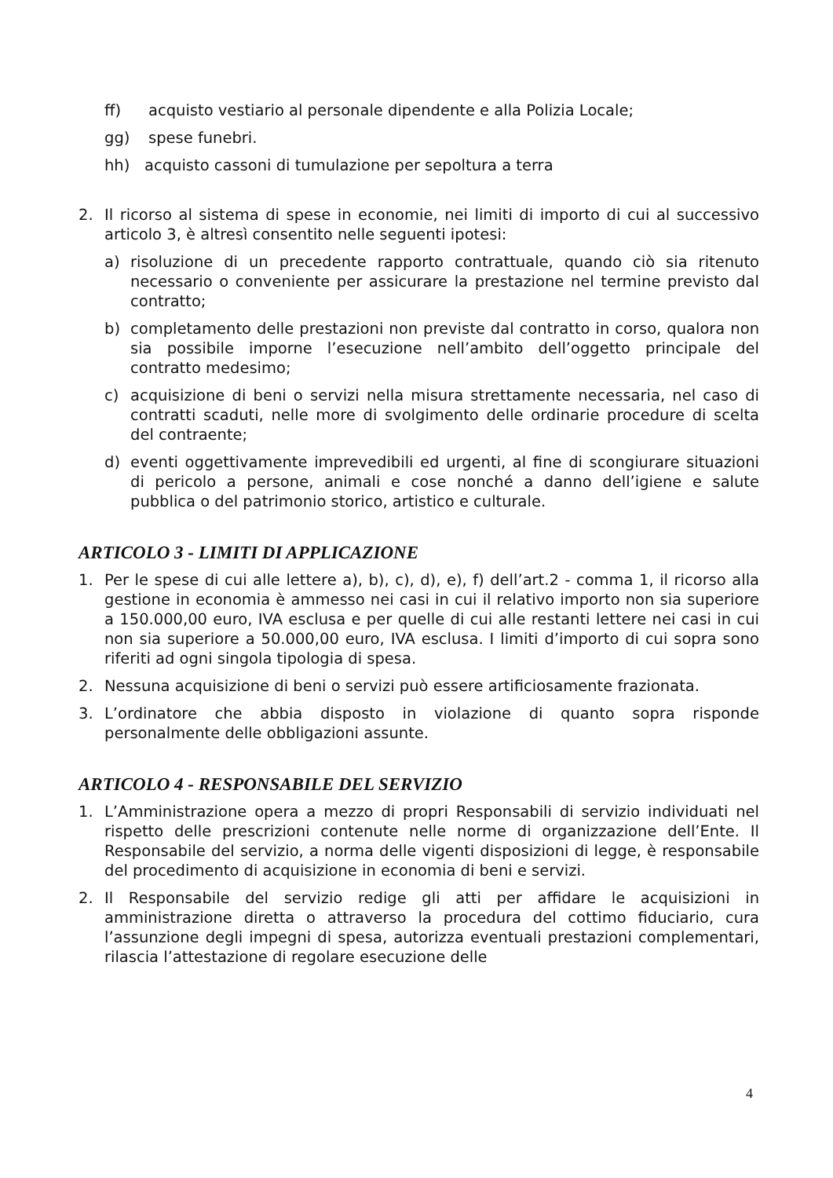ff) acquisto vestiario al personale dipendente e alla Polizia Locale;
gg) spese funebri.
hh) acquisto cassoni di tumulazione per sepoltura a terra
2. Il ricorso al sistema di spese in economie, nei limiti di importo di cui al successivo articolo 3, è altresì consentito nelle seguenti ipotesi:
a) risoluzione di un precedente rapporto contrattuale, quando ciò sia ritenuto necessario o conveniente per assicurare la prestazione nel termine previsto dal contratto;
b) completamento delle prestazioni non previste dal contratto in corso, qualora non sia possibile imporne l’esecuzione nell’ambito dell’oggetto principale del contratto medesimo;
c) acquisizione di beni o servizi nella misura strettamente necessaria, nel caso di contratti scaduti, nelle more di svolgimento delle ordinarie procedure di scelta del contraente;
d) eventi oggettivamente imprevedibili ed urgenti, al fine di scongiurare situazioni di pericolo a persone, animali e cose nonché a danno dell’igiene e salute pubblica o del patrimonio storico, artistico e culturale.
ARTICOLO 3 - LIMITI DI APPLICAZIONE
1. Per le spese di cui alle lettere a), b), c), d), e), f) dell’art.2 - comma 1, il ricorso alla gestione in economia è ammesso nei casi in cui il relativo importo non sia superiore a 150.000,00 euro, IVA esclusa e per quelle di cui alle restanti lettere nei casi in cui non sia superiore a 50.000,00 euro, IVA esclusa. I limiti d’importo di cui sopra sono riferiti ad ogni singola tipologia di spesa.
2. Nessuna acquisizione di beni o servizi può essere artificiosamente frazionata.
3. L’ordinatore che abbia disposto in violazione di quanto sopra risponde personalmente delle obbligazioni assunte.
ARTICOLO 4 - RESPONSABILE DEL SERVIZIO
1. L’Amministrazione opera a mezzo di propri Responsabili di servizio individuati nel rispetto delle prescrizioni contenute nelle norme di organizzazione dell’Ente. Il Responsabile del servizio, a norma delle vigenti disposizioni di legge, è responsabile del procedimento di acquisizione in economia di beni e servizi.
2. Il Responsabile del servizio redige gli atti per affidare le acquisizioni in amministrazione diretta o attraverso la procedura del cottimo fiduciario, cura l’assunzione degli impegni di spesa, autorizza eventuali prestazioni complementari, rilascia l’attestazione di regolare esecuzione delle
4